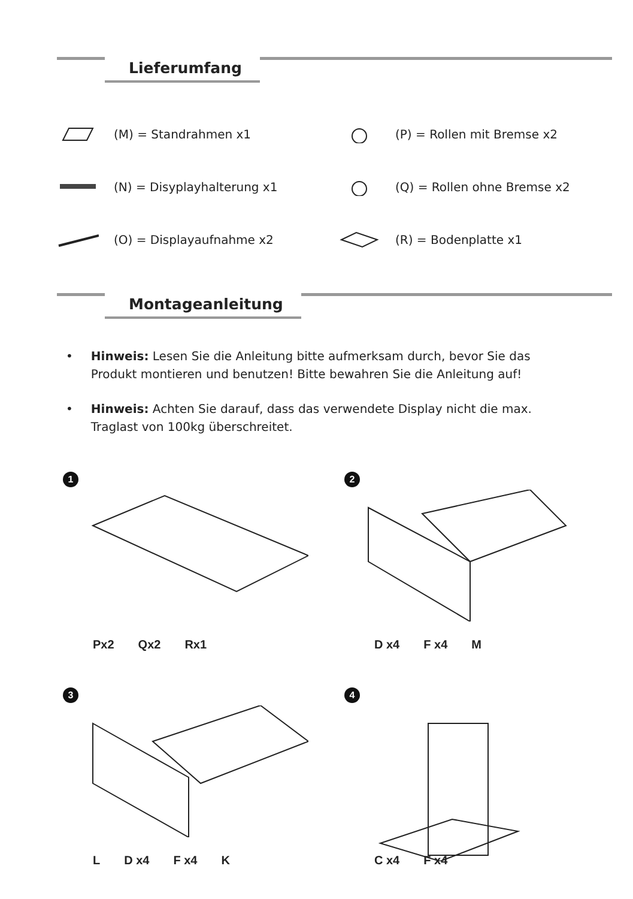Lieferumfang
(M) = Standrahmen x1
(P) = Rollen mit Bremse x2
(N) = Disyplayhalterung x1
(Q) = Rollen ohne Bremse x2
(O) = Displayaufnahme x2
(R) = Bodenplatte x1
Montageanleitung
• Hinweis: Lesen Sie die Anleitung bitte aufmerksam durch, bevor Sie das Produkt montieren und benutzen! Bitte bewahren Sie die Anleitung auf!
• Hinweis: Achten Sie darauf, dass das verwendete Display nicht die max. Traglast von 100kg überschreitet.
1
Px2 Qx2 Rx1
2
D x4 F x4 M
3
L D x4 F x4 K
4
C x4 F x4